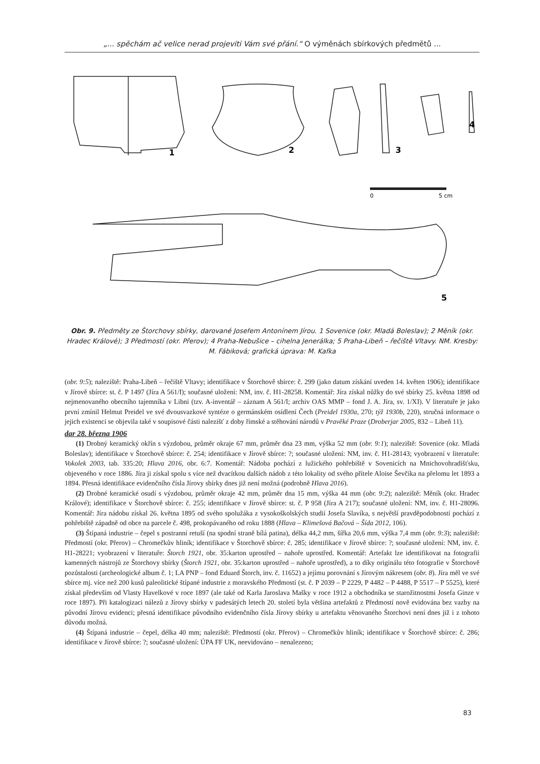„... spěchám ač velice nerad projeviti Vám své přání.“ O výměnách sbírkových předmětů ...
0
5 cm
1
2
3
4
5
Obr. 9. Předměty ze Štorchovy sbírky, darované Josefem Antonínem Jírou. 1 Sovenice (okr. Mladá Boleslav); 2 Měník (okr. Hradec Králové); 3 Předmostí (okr. Přerov); 4 Praha-Nebušice – cihelna Jenerálka; 5 Praha-Libeň – řečiště Vltavy. NM. Kresby: M. Fábiková; grafická úprava: M. Kafka
(obr. 9:5); naleziště: Praha-Libeň – řečiště Vltavy; identifikace v Štorchově sbírce: č. 299 (jako datum získání uveden 14. květen 1906); identifikace v Jírově sbírce: st. č. P 1497 (Jíra A 561/I); současné uložení: NM, inv. č. H1-28258. Komentář: Jíra získal nůžky do své sbírky 25. května 1898 od nejmenovaného obecního tajemníka v Libni (tzv. A-inventář – záznam A 561/I; archiv OAS MMP – fond J. A. Jíra, sv. 1/XI). V literatuře je jako první zmínil Helmut Preidel ve své dvousvazkové syntéze o germánském osídlení Čech (Preidel 1930a, 270; týž 1930b, 220), stručná informace o jejich existenci se objevila také v soupisové části nalezišť z doby římské a stěhování národů v Pravěké Praze (Droberjar 2005, 832 – Libeň 11).
dar 28. března 1906
(1) Drobný keramický okřín s výzdobou, průměr okraje 67 mm, průměr dna 23 mm, výška 52 mm (obr. 9:1); naleziště: Sovenice (okr. Mladá Boleslav); identifikace v Štorchově sbírce: č. 254; identifikace v Jírově sbírce: ?; současné uložení: NM, inv. č. H1-28143; vyobrazení v literatuře: Vokolek 2003, tab. 335:20; Hlava 2016, obr. 6:7. Komentář: Nádoba pochází z lužického pohřebiště v Sovenicích na Mnichovohradišťsku, objeveného v roce 1886. Jíra ji získal spolu s více než dvacítkou dalších nádob z této lokality od svého přítele Aloise Ševčíka na přelomu let 1893 a 1894. Přesná identifikace evidenčního čísla Jírovy sbírky dnes již není možná (podrobně Hlava 2016).
(2) Drobné keramické osudí s výzdobou, průměr okraje 42 mm, průměr dna 15 mm, výška 44 mm (obr. 9:2); naleziště: Měník (okr. Hradec Králové); identifikace v Štorchově sbírce: č. 255; identifikace v Jírově sbírce: st. č. P 958 (Jíra A 217); současné uložení: NM, inv. č. H1-28096. Komentář: Jíra nádobu získal 26. května 1895 od svého spolužáka z vysokoškolských studií Josefa Slavíka, s největší pravděpodobností pochází z pohřebiště západně od obce na parcele č. 498, prokopávaného od roku 1888 (Hlava – Klimešová Bačová – Šída 2012, 106).
(3) Štípaná industrie – čepel s postranní retuší (na spodní straně bílá patina), délka 44,2 mm, šířka 20,6 mm, výška 7,4 mm (obr. 9:3); naleziště: Předmostí (okr. Přerov) – Chromečkův hliník; identifikace v Štorchově sbírce: č. 285; identifikace v Jírově sbírce: ?; současné uložení: NM, inv. č. H1-28221; vyobrazení v literatuře: Štorch 1921, obr. 35:karton uprostřed – nahoře uprostřed. Komentář: Artefakt lze identifikovat na fotografii kamenných nástrojů ze Štorchovy sbírky (Štorch 1921, obr. 35:karton uprostřed – nahoře uprostřed), a to díky originálu této fotografie v Štorchově pozůstalosti (archeologické album č. 1; LA PNP – fond Eduard Štorch, inv. č. 11652) a jejímu porovnání s Jírovým nákresem (obr. 8). Jíra měl ve své sbírce mj. více než 200 kusů paleolitické štípané industrie z moravského Předmostí (st. č. P 2039 – P 2229, P 4482 – P 4488, P 5517 – P 5525), které získal především od Vlasty Havelkové v roce 1897 (ale také od Karla Jaroslava Mašky v roce 1912 a obchodníka se starožitnostmi Josefa Ginze v roce 1897). Při katalogizaci nálezů z Jírovy sbírky v padesátých letech 20. století byla většina artefaktů z Předmostí nově evidována bez vazby na původní Jírovu evidenci; přesná identifikace původního evidenčního čísla Jírovy sbírky u artefaktu věnovaného Štorchovi není dnes již i z tohoto důvodu možná.
(4) Štípaná industrie – čepel, délka 40 mm; naleziště: Předmostí (okr. Přerov) – Chromečkův hliník; identifikace v Štorchově sbírce: č. 286; identifikace v Jírově sbírce: ?; současné uložení: ÚPA FF UK, neevidováno – nenalezeno;
83